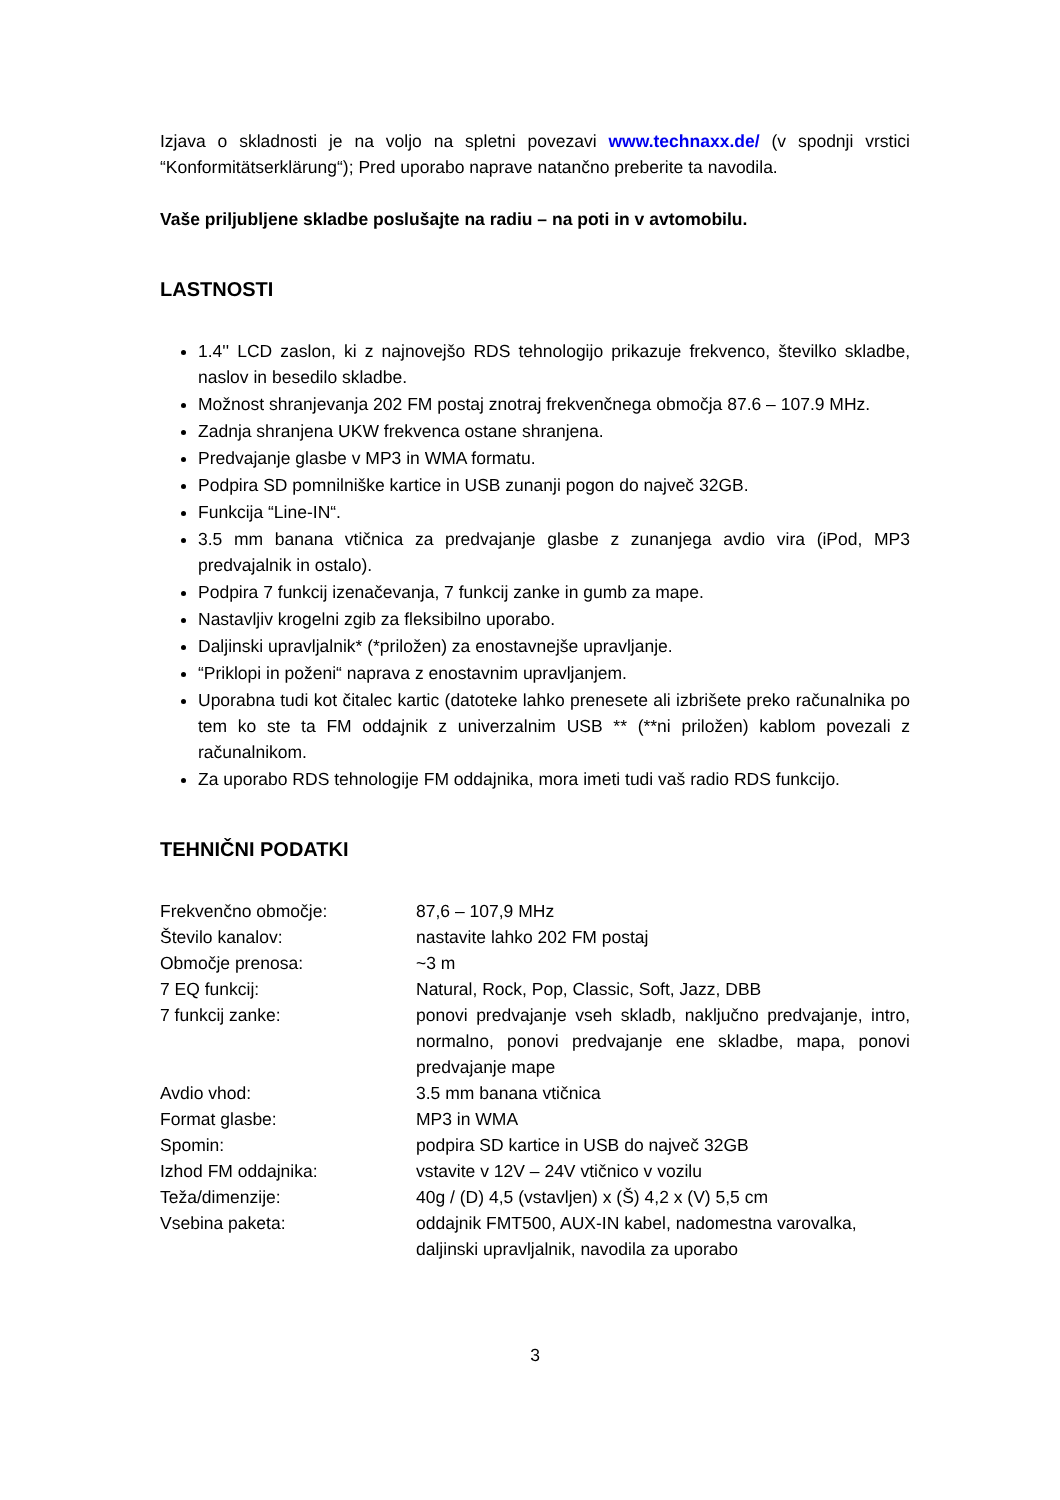Izjava o skladnosti je na voljo na spletni povezavi www.technaxx.de/ (v spodnji vrstici “Konformitätserklärung“); Pred uporabo naprave natančno preberite ta navodila.
Vaše priljubljene skladbe poslušajte na radiu – na poti in v avtomobilu.
LASTNOSTI
1.4'' LCD zaslon, ki z najnovejšo RDS tehnologijo prikazuje frekvenco, številko skladbe, naslov in besedilo skladbe.
Možnost shranjevanja 202 FM postaj znotraj frekvenčnega območja 87.6 – 107.9 MHz.
Zadnja shranjena UKW frekvenca ostane shranjena.
Predvajanje glasbe v MP3 in WMA formatu.
Podpira SD pomnilniške kartice in USB zunanji pogon do največ 32GB.
Funkcija “Line-IN“.
3.5 mm banana vtičnica za predvajanje glasbe z zunanjega avdio vira (iPod, MP3 predvajalnik in ostalo).
Podpira 7 funkcij izenačevanja, 7 funkcij zanke in gumb za mape.
Nastavljiv krogelni zgib za fleksibilno uporabo.
Daljinski upravljalnik* (*priložen) za enostavnejše upravljanje.
“Priklopi in poženi“ naprava z enostavnim upravljanjem.
Uporabna tudi kot čitalec kartic (datoteke lahko prenesete ali izbrišete preko računalnika po tem ko ste ta FM oddajnik z univerzalnim USB ** (**ni priložen) kablom povezali z računalnikom.
Za uporabo RDS tehnologije FM oddajnika, mora imeti tudi vaš radio RDS funkcijo.
TEHNIČNI PODATKI
| Frekvenčno območje: | 87,6 – 107,9 MHz |
| Število kanalov: | nastavite lahko 202 FM postaj |
| Območje prenosa: | ~3 m |
| 7 EQ funkcij: | Natural, Rock, Pop, Classic, Soft, Jazz, DBB |
| 7 funkcij zanke: | ponovi predvajanje vseh skladb, naključno predvajanje, intro, normalno, ponovi predvajanje ene skladbe, mapa, ponovi predvajanje mape |
| Avdio vhod: | 3.5 mm banana vtičnica |
| Format glasbe: | MP3 in WMA |
| Spomin: | podpira SD kartice in USB do največ 32GB |
| Izhod FM oddajnika: | vstavite v 12V – 24V vtičnico v vozilu |
| Teža/dimenzije: | 40g / (D) 4,5 (vstavljen) x (Š) 4,2 x (V) 5,5 cm |
| Vsebina paketa: | oddajnik FMT500, AUX-IN kabel, nadomestna varovalka, daljinski upravljalnik, navodila za uporabo |
3